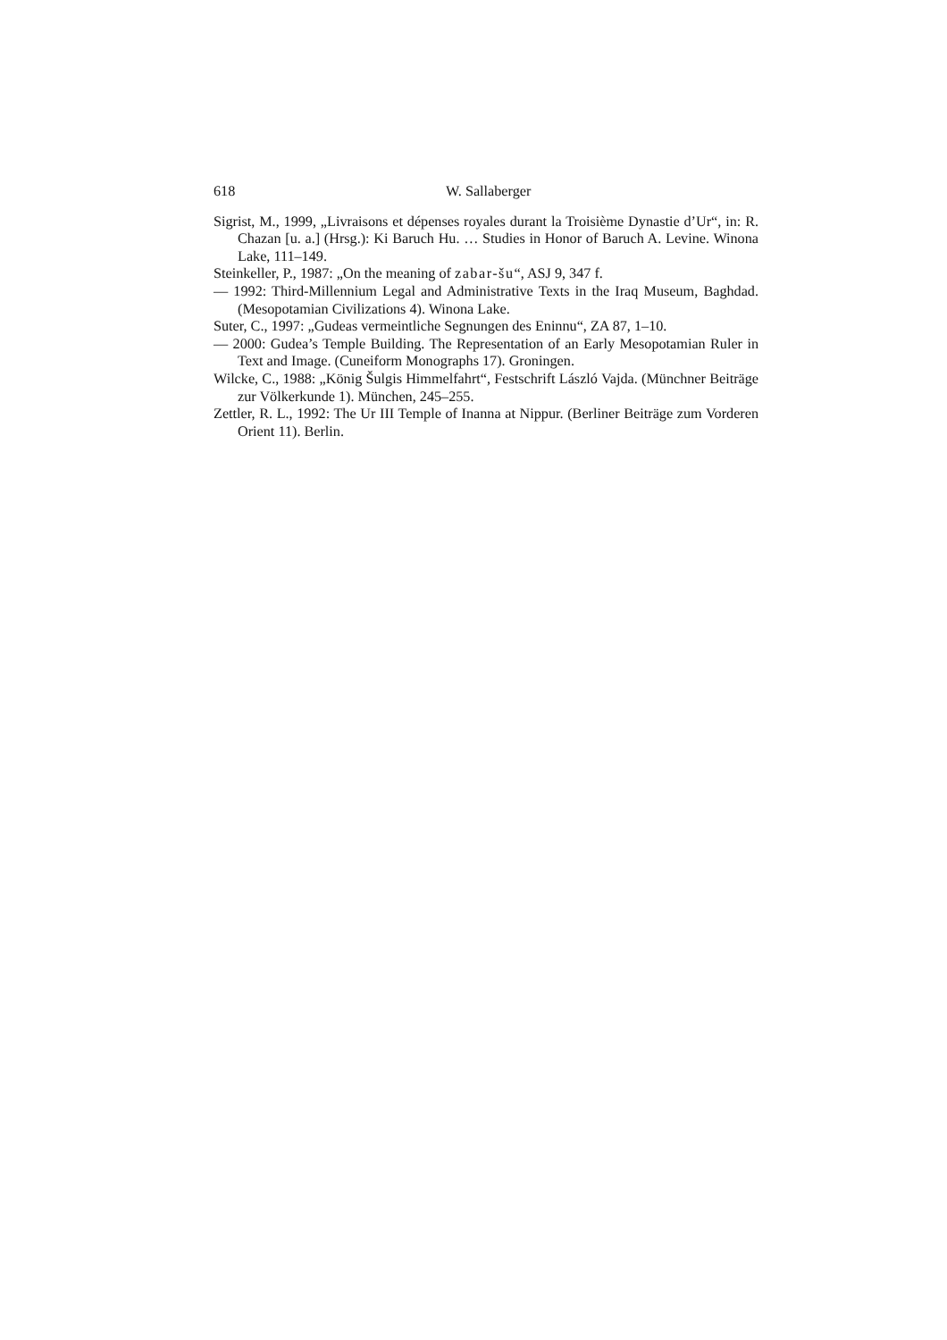618 W. Sallaberger
Sigrist, M., 1999, „Livraisons et dépenses royales durant la Troisième Dynastie d’Ur“, in: R. Chazan [u. a.] (Hrsg.): Ki Baruch Hu. … Studies in Honor of Baruch A. Levine. Winona Lake, 111–149.
Steinkeller, P., 1987: „On the meaning of zabar-šu“, ASJ 9, 347 f.
— 1992: Third-Millennium Legal and Administrative Texts in the Iraq Museum, Baghdad. (Mesopotamian Civilizations 4). Winona Lake.
Suter, C., 1997: „Gudeas vermeintliche Segnungen des Eninnu“, ZA 87, 1–10.
— 2000: Gudea’s Temple Building. The Representation of an Early Mesopotamian Ruler in Text and Image. (Cuneiform Monographs 17). Groningen.
Wilcke, C., 1988: „König Šulgis Himmelfahrt“, Festschrift László Vajda. (Münchner Beiträge zur Völkerkunde 1). München, 245–255.
Zettler, R. L., 1992: The Ur III Temple of Inanna at Nippur. (Berliner Beiträge zum Vorderen Orient 11). Berlin.